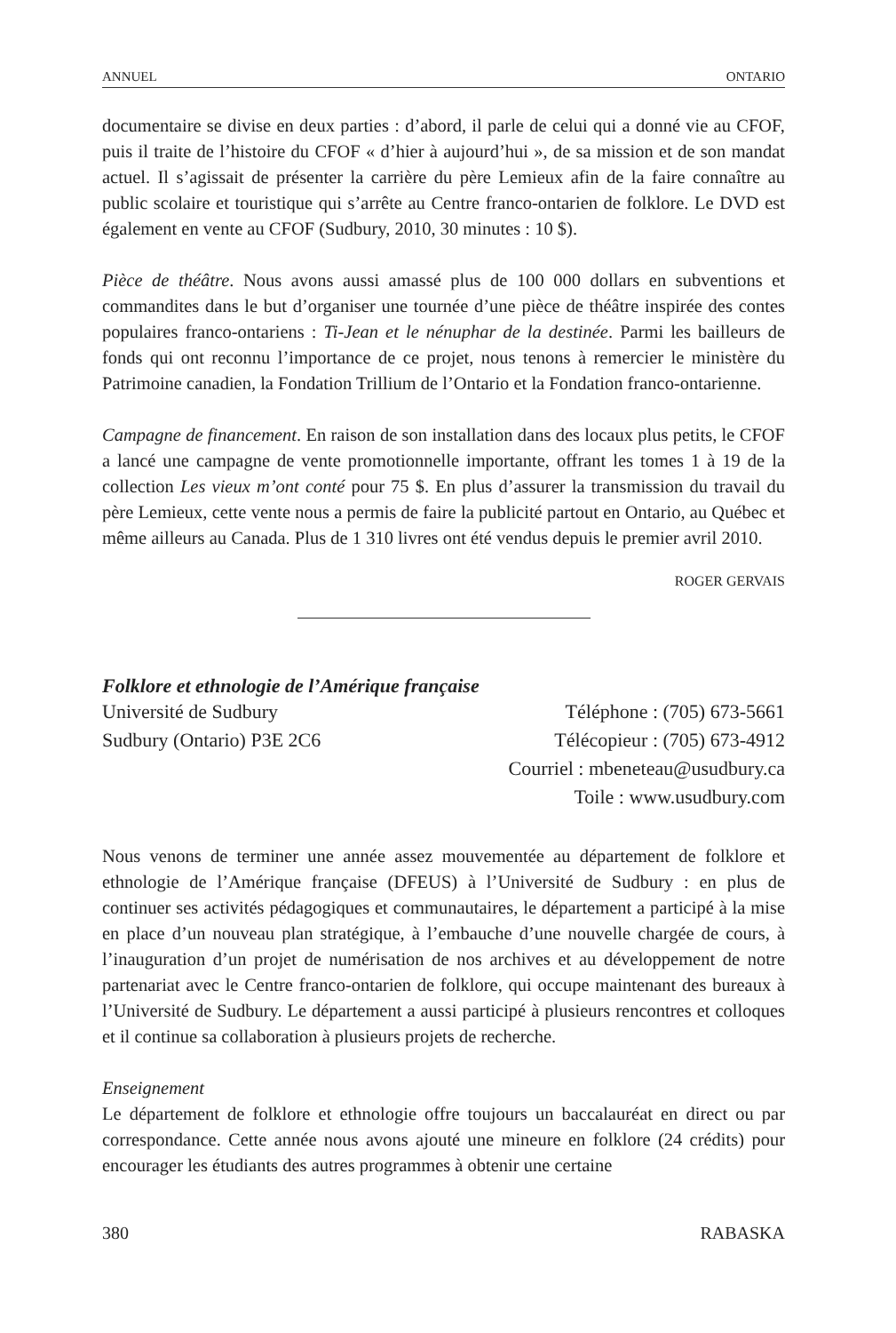ANNUEL ONTARIO
documentaire se divise en deux parties : d’abord, il parle de celui qui a donné vie au CFOF, puis il traite de l’histoire du CFOF « d’hier à aujourd’hui », de sa mission et de son mandat actuel. Il s’agissait de présenter la carrière du père Lemieux afin de la faire connaître au public scolaire et touristique qui s’arrête au Centre franco-ontarien de folklore. Le DVD est également en vente au CFOF (Sudbury, 2010, 30 minutes : 10 $).
Pièce de théâtre. Nous avons aussi amassé plus de 100 000 dollars en subventions et commandites dans le but d’organiser une tournée d’une pièce de théâtre inspirée des contes populaires franco-ontariens : Ti-Jean et le nénuphar de la destinée. Parmi les bailleurs de fonds qui ont reconnu l’importance de ce projet, nous tenons à remercier le ministère du Patrimoine canadien, la Fondation Trillium de l’Ontario et la Fondation franco-ontarienne.
Campagne de financement. En raison de son installation dans des locaux plus petits, le CFOF a lancé une campagne de vente promotionnelle importante, offrant les tomes 1 à 19 de la collection Les vieux m’ont conté pour 75 $. En plus d’assurer la transmission du travail du père Lemieux, cette vente nous a permis de faire la publicité partout en Ontario, au Québec et même ailleurs au Canada. Plus de 1 310 livres ont été vendus depuis le premier avril 2010.
ROGER GERVAIS
Folklore et ethnologie de l’Amérique française
Université de Sudbury
Sudbury (Ontario) P3E 2C6
Téléphone : (705) 673-5661
Télécopieur : (705) 673-4912
Courriel : mbeneteau@usudbury.ca
Toile : www.usudbury.com
Nous venons de terminer une année assez mouvementée au département de folklore et ethnologie de l’Amérique française (DFEUS) à l’Université de Sudbury : en plus de continuer ses activités pédagogiques et communautaires, le département a participé à la mise en place d’un nouveau plan stratégique, à l’embauche d’une nouvelle chargée de cours, à l’inauguration d’un projet de numérisation de nos archives et au développement de notre partenariat avec le Centre franco-ontarien de folklore, qui occupe maintenant des bureaux à l’Université de Sudbury. Le département a aussi participé à plusieurs rencontres et colloques et il continue sa collaboration à plusieurs projets de recherche.
Enseignement
Le département de folklore et ethnologie offre toujours un baccalauréat en direct ou par correspondance. Cette année nous avons ajouté une mineure en folklore (24 crédits) pour encourager les étudiants des autres programmes à obtenir une certaine
380 RABASKA